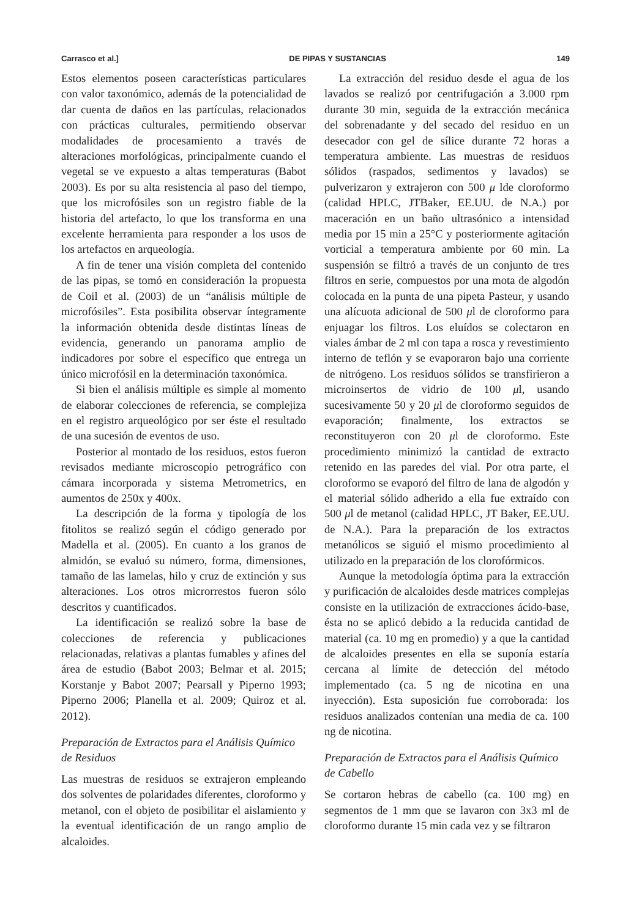Carrasco et al.] DE PIPAS Y SUSTANCIAS 149
Estos elementos poseen características particulares con valor taxonómico, además de la potencialidad de dar cuenta de daños en las partículas, relacionados con prácticas culturales, permitiendo observar modalidades de procesamiento a través de alteraciones morfológicas, principalmente cuando el vegetal se ve expuesto a altas temperaturas (Babot 2003). Es por su alta resistencia al paso del tiempo, que los microfósiles son un registro fiable de la historia del artefacto, lo que los transforma en una excelente herramienta para responder a los usos de los artefactos en arqueología.
A fin de tener una visión completa del contenido de las pipas, se tomó en consideración la propuesta de Coil et al. (2003) de un “análisis múltiple de microfósiles”. Esta posibilita observar íntegramente la información obtenida desde distintas líneas de evidencia, generando un panorama amplio de indicadores por sobre el específico que entrega un único microfósil en la determinación taxonómica.
Si bien el análisis múltiple es simple al momento de elaborar colecciones de referencia, se complejiza en el registro arqueológico por ser éste el resultado de una sucesión de eventos de uso.
Posterior al montado de los residuos, estos fueron revisados mediante microscopio petrográfico con cámara incorporada y sistema Metrometrics, en aumentos de 250x y 400x.
La descripción de la forma y tipología de los fitolitos se realizó según el código generado por Madella et al. (2005). En cuanto a los granos de almidón, se evaluó su número, forma, dimensiones, tamaño de las lamelas, hilo y cruz de extinción y sus alteraciones. Los otros microrrestos fueron sólo descritos y cuantificados.
La identificación se realizó sobre la base de colecciones de referencia y publicaciones relacionadas, relativas a plantas fumables y afines del área de estudio (Babot 2003; Belmar et al. 2015; Korstanje y Babot 2007; Pearsall y Piperno 1993; Piperno 2006; Planella et al. 2009; Quiroz et al. 2012).
Preparación de Extractos para el Análisis Químico de Residuos
Las muestras de residuos se extrajeron empleando dos solventes de polaridades diferentes, cloroformo y metanol, con el objeto de posibilitar el aislamiento y la eventual identificación de un rango amplio de alcaloides.
La extracción del residuo desde el agua de los lavados se realizó por centrifugación a 3.000 rpm durante 30 min, seguida de la extracción mecánica del sobrenadante y del secado del residuo en un desecador con gel de sílice durante 72 horas a temperatura ambiente. Las muestras de residuos sólidos (raspados, sedimentos y lavados) se pulverizaron y extrajeron con 500 μ lde cloroformo (calidad HPLC, JTBaker, EE.UU. de N.A.) por maceración en un baño ultrasónico a intensidad media por 15 min a 25°C y posteriormente agitación vorticial a temperatura ambiente por 60 min. La suspensión se filtró a través de un conjunto de tres filtros en serie, compuestos por una mota de algodón colocada en la punta de una pipeta Pasteur, y usando una alícuota adicional de 500 μl de cloroformo para enjuagar los filtros. Los eluídos se colectaron en viales ámbar de 2 ml con tapa a rosca y revestimiento interno de teflón y se evaporaron bajo una corriente de nitrógeno. Los residuos sólidos se transfirieron a microinsertos de vidrio de 100 μl, usando sucesivamente 50 y 20 μl de cloroformo seguidos de evaporación; finalmente, los extractos se reconstituyeron con 20 μl de cloroformo. Este procedimiento minimizó la cantidad de extracto retenido en las paredes del vial. Por otra parte, el cloroformo se evaporó del filtro de lana de algodón y el material sólido adherido a ella fue extraído con 500 μl de metanol (calidad HPLC, JT Baker, EE.UU. de N.A.). Para la preparación de los extractos metanólicos se siguió el mismo procedimiento al utilizado en la preparación de los clorofórmicos.
Aunque la metodología óptima para la extracción y purificación de alcaloides desde matrices complejas consiste en la utilización de extracciones ácido-base, ésta no se aplicó debido a la reducida cantidad de material (ca. 10 mg en promedio) y a que la cantidad de alcaloides presentes en ella se suponía estaría cercana al límite de detección del método implementado (ca. 5 ng de nicotina en una inyección). Esta suposición fue corroborada: los residuos analizados contenían una media de ca. 100 ng de nicotina.
Preparación de Extractos para el Análisis Químico de Cabello
Se cortaron hebras de cabello (ca. 100 mg) en segmentos de 1 mm que se lavaron con 3x3 ml de cloroformo durante 15 min cada vez y se filtraron